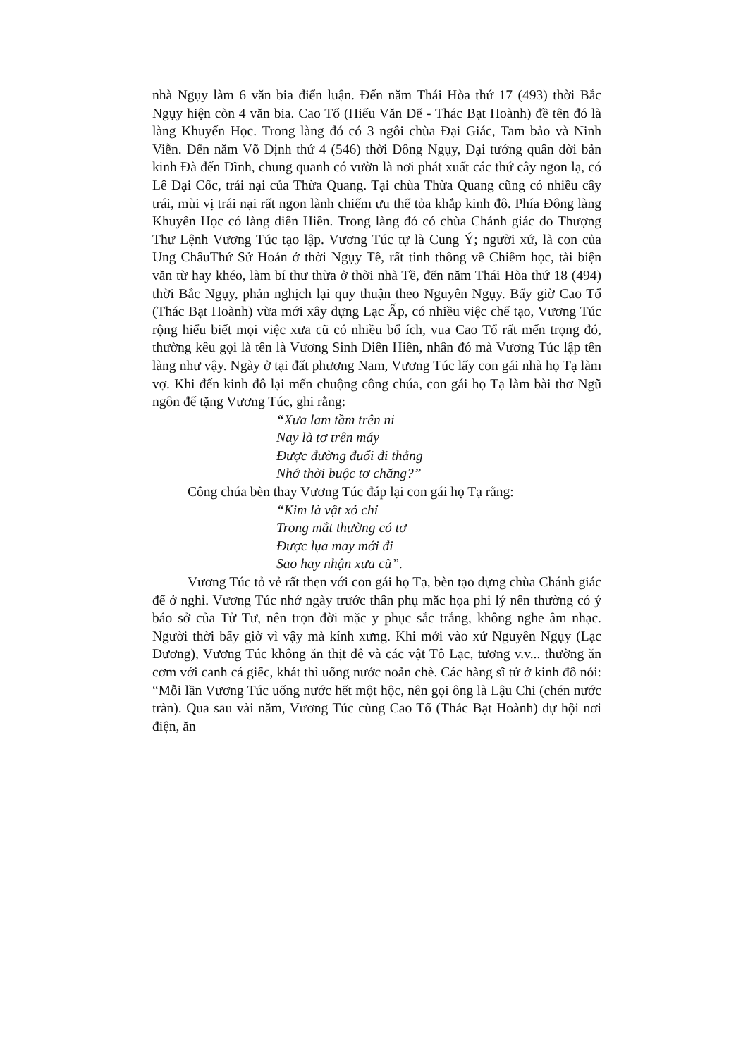nhà Ngụy làm 6 văn bia điển luận. Đến năm Thái Hòa thứ 17 (493) thời Bắc Ngụy hiện còn 4 văn bia. Cao Tổ (Hiếu Văn Đế - Thác Bạt Hoành) đề tên đó là làng Khuyến Học. Trong làng đó có 3 ngôi chùa Đại Giác, Tam bảo và Ninh Viễn. Đến năm Võ Định thứ 4 (546) thời Đông Ngụy, Đại tướng quân dời bản kinh Đà đến Dĩnh, chung quanh có vườn là nơi phát xuất các thứ cây ngon lạ, có Lê Đại Cốc, trái nại của Thừa Quang. Tại chùa Thừa Quang cũng có nhiều cây trái, mùi vị trái nại rất ngon lành chiếm ưu thế tỏa khắp kinh đô. Phía Đông làng Khuyến Học có làng diên Hiền. Trong làng đó có chùa Chánh giác do Thượng Thư Lệnh Vương Túc tạo lập. Vương Túc tự là Cung Ý; người xứ, là con của Ung ChâuThứ Sử Hoán ở thời Ngụy Tề, rất tinh thông về Chiêm học, tài biện văn từ hay khéo, làm bí thư thừa ở thời nhà Tề, đến năm Thái Hòa thứ 18 (494) thời Bắc Ngụy, phản nghịch lại quy thuận theo Nguyên Ngụy. Bấy giờ Cao Tổ (Thác Bạt Hoành) vừa mới xây dựng Lạc Ấp, có nhiều việc chế tạo, Vương Túc rộng hiểu biết mọi việc xưa cũ có nhiều bổ ích, vua Cao Tổ rất mến trọng đó, thường kêu gọi là tên là Vương Sinh Diên Hiền, nhân đó mà Vương Túc lập tên làng như vậy. Ngày ở tại đất phương Nam, Vương Túc lấy con gái nhà họ Tạ làm vợ. Khi đến kinh đô lại mến chuộng công chúa, con gái họ Tạ làm bài thơ Ngũ ngôn để tặng Vương Túc, ghi rằng:
“Xưa lam tầm trên ni
Nay là tơ trên máy
Được đường đuổi đi thẳng
Nhớ thời buộc tơ chăng?”
Công chúa bèn thay Vương Túc đáp lại con gái họ Tạ rằng:
“Kim là vật xỏ chỉ
Trong mắt thường có tơ
Được lụa may mới đi
Sao hay nhận xưa cũ”.
Vương Túc tỏ vẻ rất thẹn với con gái họ Tạ, bèn tạo dựng chùa Chánh giác để ở nghỉ. Vương Túc nhớ ngày trước thân phụ mắc họa phi lý nên thường có ý báo sở của Tử Tư, nên trọn đời mặc y phục sắc trắng, không nghe âm nhạc. Người thời bấy giờ vì vậy mà kính xưng. Khi mới vào xứ Nguyên Ngụy (Lạc Dương), Vương Túc không ăn thịt dê và các vật Tô Lạc, tương v.v... thường ăn cơm với canh cá giếc, khát thì uống nước noản chè. Các hàng sĩ tử ở kinh đô nói: “Mỗi lần Vương Túc uống nước hết một hộc, nên gọi ông là Lậu Chi (chén nước tràn). Qua sau vài năm, Vương Túc cùng Cao Tổ (Thác Bạt Hoành) dự hội nơi điện, ăn